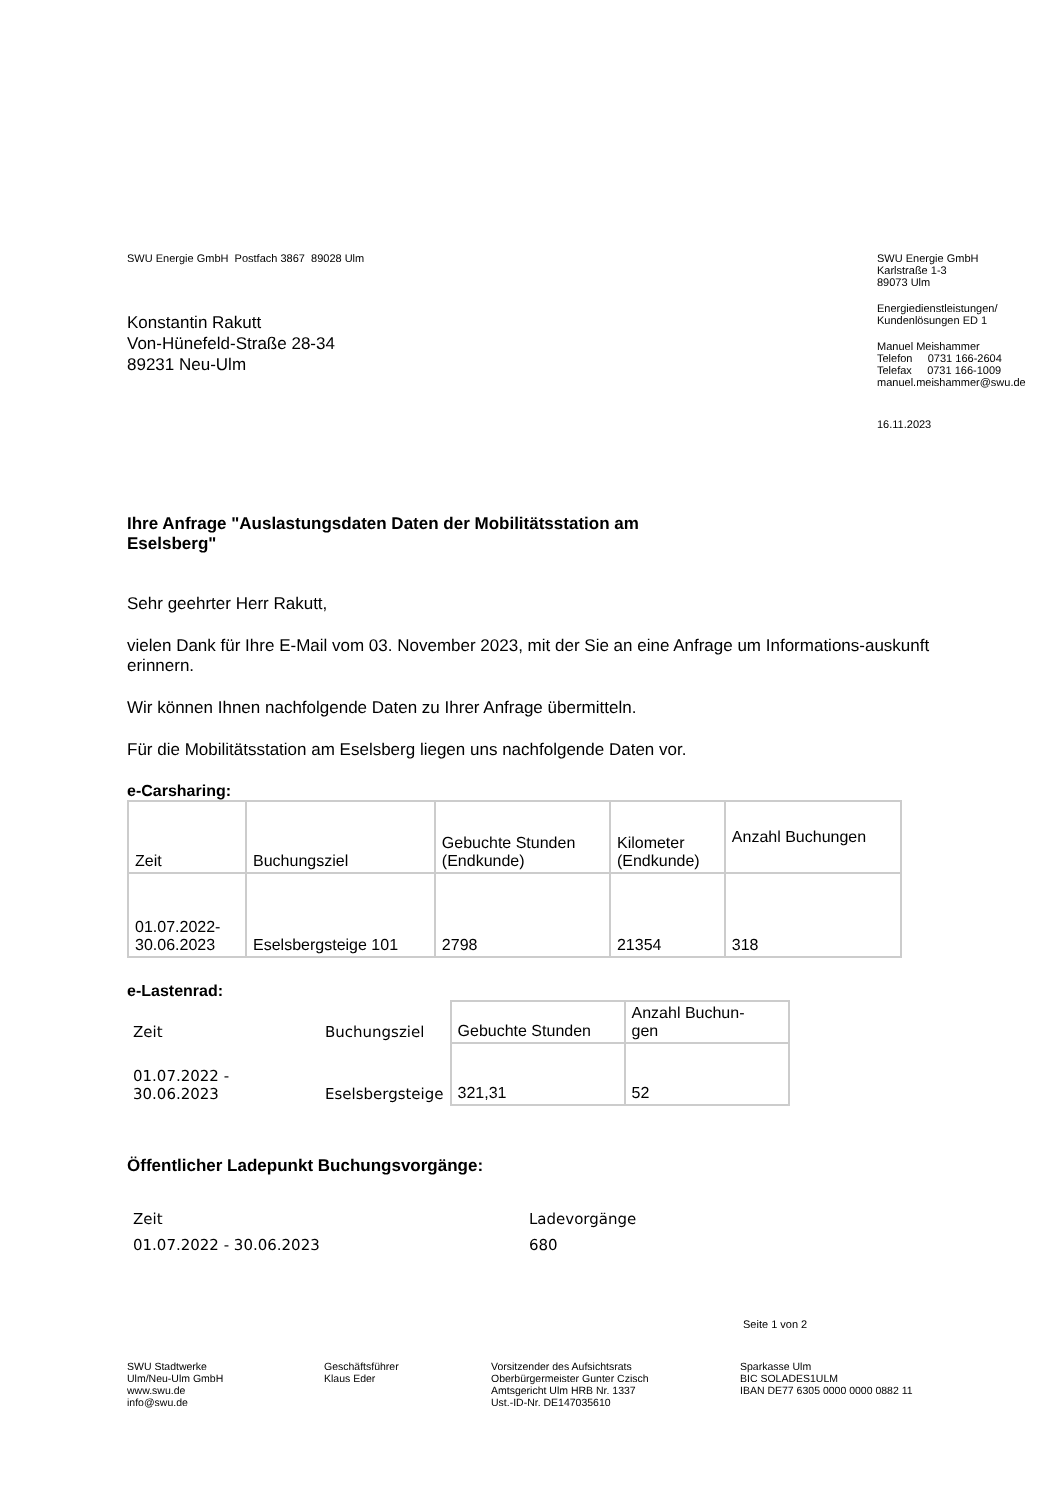SWU Energie GmbH Postfach 3867 89028 Ulm
Konstantin Rakutt
Von-Hünefeld-Straße 28-34
89231 Neu-Ulm
SWU Energie GmbH
Karlstraße 1-3
89073 Ulm
Energiedienstleistungen/
Kundenlösungen ED 1
Manuel Meishammer
Telefon 0731 166-2604
Telefax 0731 166-1009
manuel.meishammer@swu.de
16.11.2023
Ihre Anfrage "Auslastungsdaten Daten der Mobilitätsstation am
Eselsberg"
Sehr geehrter Herr Rakutt,
vielen Dank für Ihre E-Mail vom 03. November 2023, mit der Sie an eine Anfrage um Informations-auskunft erinnern.
Wir können Ihnen nachfolgende Daten zu Ihrer Anfrage übermitteln.
Für die Mobilitätsstation am Eselsberg liegen uns nachfolgende Daten vor.
e-Carsharing:
| Zeit | Buchungsziel | Gebuchte Stunden (Endkunde) | Kilometer (Endkunde) | Anzahl Buchungen |
| 01.07.2022- 30.06.2023 | Eselsbergsteige 101 | 2798 | 21354 | 318 |
e-Lastenrad:
| Zeit | Buchungsziel | Gebuchte Stunden | Anzahl Buchun- gen |
| 01.07.2022 - 30.06.2023 | Eselsbergsteige | 321,31 | 52 |
Öffentlicher Ladepunkt Buchungsvorgänge:
| Zeit | Ladevorgänge |
| 01.07.2022 - 30.06.2023 | 680 |
Seite 1 von 2
SWU Stadtwerke
Ulm/Neu-Ulm GmbH
www.swu.de
info@swu.de
Geschäftsführer
Klaus Eder
Vorsitzender des Aufsichtsrats
Oberbürgermeister Gunter Czisch
Amtsgericht Ulm HRB Nr. 1337
Ust.-ID-Nr. DE147035610
Sparkasse Ulm
BIC SOLADES1ULM
IBAN DE77 6305 0000 0000 0882 11